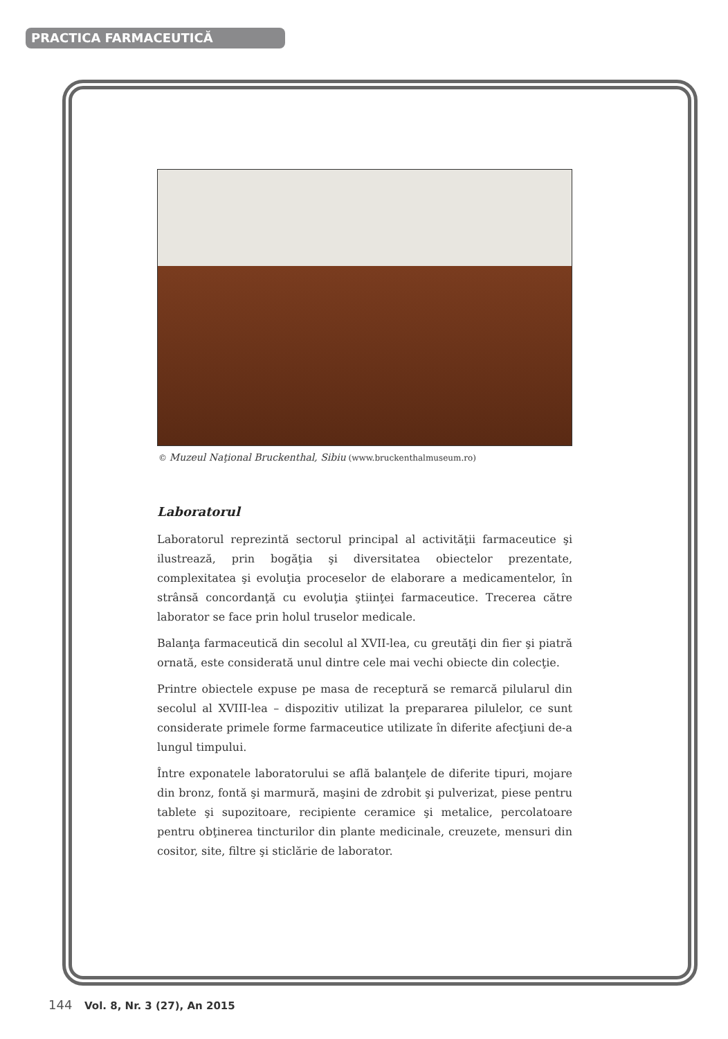PRACTICA FARMACEUTICĂ
© Muzeul Naţional Bruckenthal, Sibiu (www.bruckenthalmuseum.ro)
Laboratorul
Laboratorul reprezintă sectorul principal al activităţii farmaceutice şi ilustrează, prin bogăţia şi diversitatea obiectelor prezentate, complexitatea şi evoluţia proceselor de elaborare a medicamentelor, în strânsă concordanţă cu evoluţia ştiinţei farmaceutice. Trecerea către laborator se face prin holul truselor medicale.
Balanţa farmaceutică din secolul al XVII-lea, cu greutăţi din fier şi piatră ornată, este considerată unul dintre cele mai vechi obiecte din colecţie.
Printre obiectele expuse pe masa de receptură se remarcă pilularul din secolul al XVIII-lea – dispozitiv utilizat la prepararea pilulelor, ce sunt considerate primele forme farmaceutice utilizate în diferite afecţiuni de-a lungul timpului.
Între exponatele laboratorului se află balanţele de diferite tipuri, mojare din bronz, fontă şi marmură, maşini de zdrobit şi pulverizat, piese pentru tablete şi supozitoare, recipiente ceramice şi metalice, percolatoare pentru obţinerea tincturilor din plante medicinale, creuzete, mensuri din cositor, site, filtre şi sticlărie de laborator.
144 Vol. 8, Nr. 3 (27), An 2015